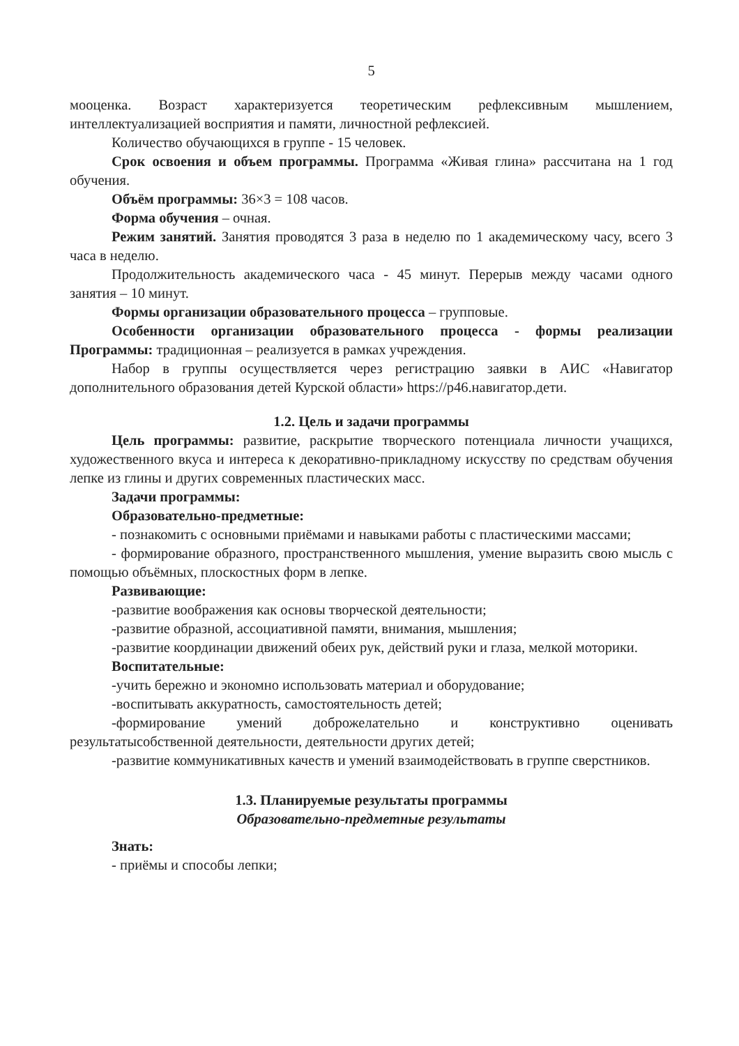5
мооценка. Возраст характеризуется теоретическим рефлексивным мышлением, интеллектуализацией восприятия и памяти, личностной рефлексией.
Количество обучающихся в группе - 15 человек.
Срок освоения и объем программы. Программа «Живая глина» рассчитана на 1 год обучения.
Объём программы: 36×3 = 108 часов.
Форма обучения – очная.
Режим занятий. Занятия проводятся 3 раза в неделю по 1 академическому часу, всего 3 часа в неделю.
Продолжительность академического часа - 45 минут. Перерыв между часами одного занятия – 10 минут.
Формы организации образовательного процесса – групповые.
Особенности организации образовательного процесса - формы реализации Программы: традиционная – реализуется в рамках учреждения.
Набор в группы осуществляется через регистрацию заявки в АИС «Навигатор дополнительного образования детей Курской области» https://р46.навигатор.дети.
1.2. Цель и задачи программы
Цель программы: развитие, раскрытие творческого потенциала личности учащихся, художественного вкуса и интереса к декоративно-прикладному искусству по средствам обучения лепке из глины и других современных пластических масс.
Задачи программы:
Образовательно-предметные:
- познакомить с основными приёмами и навыками работы с пластическими массами;
- формирование образного, пространственного мышления, умение выразить свою мысль с помощью объёмных, плоскостных форм в лепке.
Развивающие:
-развитие воображения как основы творческой деятельности;
-развитие образной, ассоциативной памяти, внимания, мышления;
-развитие координации движений обеих рук, действий руки и глаза, мелкой моторики.
Воспитательные:
-учить бережно и экономно использовать материал и оборудование;
-воспитывать аккуратность, самостоятельность детей;
-формирование умений доброжелательно и конструктивно оценивать результатысобственной деятельности, деятельности других детей;
-развитие коммуникативных качеств и умений взаимодействовать в группе сверстников.
1.3. Планируемые результаты программы
Образовательно-предметные результаты
Знать:
- приёмы и способы лепки;